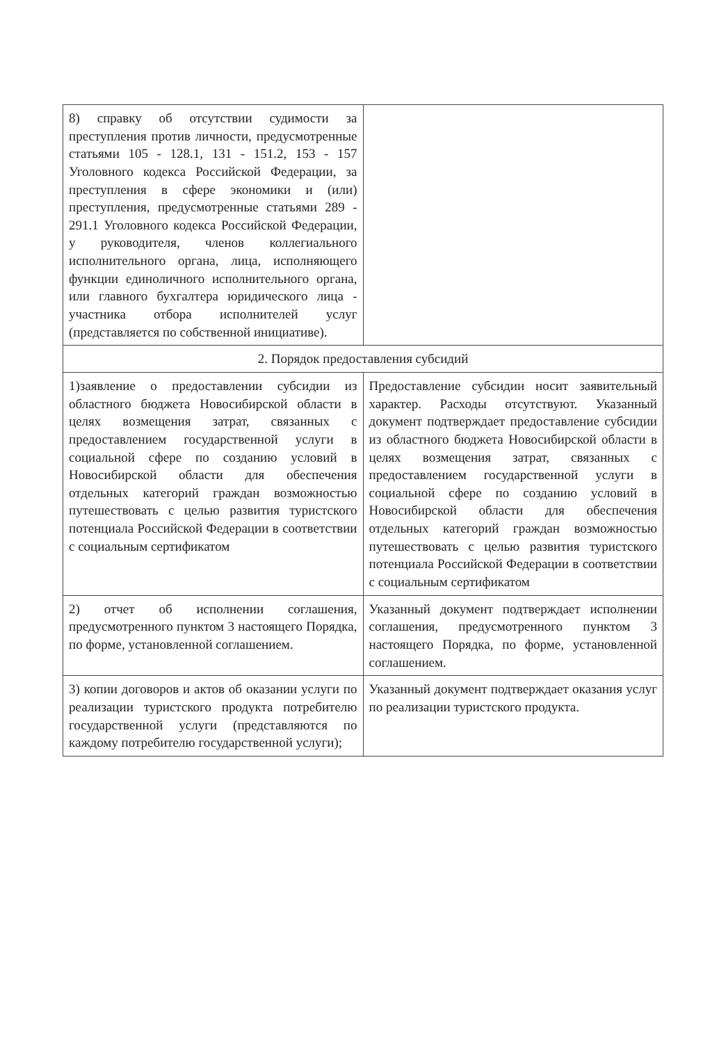| 8) справку об отсутствии судимости за преступления против личности, предусмотренные статьями 105 - 128.1, 131 - 151.2, 153 - 157 Уголовного кодекса Российской Федерации, за преступления в сфере экономики и (или) преступления, предусмотренные статьями 289 - 291.1 Уголовного кодекса Российской Федерации, у руководителя, членов коллегиального исполнительного органа, лица, исполняющего функции единоличного исполнительного органа, или главного бухгалтера юридического лица - участника отбора исполнителей услуг (представляется по собственной инициативе). | |
| 2. Порядок предоставления субсидий | |
| 1)заявление о предоставлении субсидии из областного бюджета Новосибирской области в целях возмещения затрат, связанных с предоставлением государственной услуги в социальной сфере по созданию условий в Новосибирской области для обеспечения отдельных категорий граждан возможностью путешествовать с целью развития туристского потенциала Российской Федерации в соответствии с социальным сертификатом | Предоставление субсидии носит заявительный характер. Расходы отсутствуют. Указанный документ подтверждает предоставление субсидии из областного бюджета Новосибирской области в целях возмещения затрат, связанных с предоставлением государственной услуги в социальной сфере по созданию условий в Новосибирской области для обеспечения отдельных категорий граждан возможностью путешествовать с целью развития туристского потенциала Российской Федерации в соответствии с социальным сертификатом |
| 2) отчет об исполнении соглашения, предусмотренного пунктом 3 настоящего Порядка, по форме, установленной соглашением. | Указанный документ подтверждает исполнении соглашения, предусмотренного пунктом 3 настоящего Порядка, по форме, установленной соглашением. |
| 3) копии договоров и актов об оказании услуги по реализации туристского продукта потребителю государственной услуги (представляются по каждому потребителю государственной услуги); | Указанный документ подтверждает оказания услуг по реализации туристского продукта. |